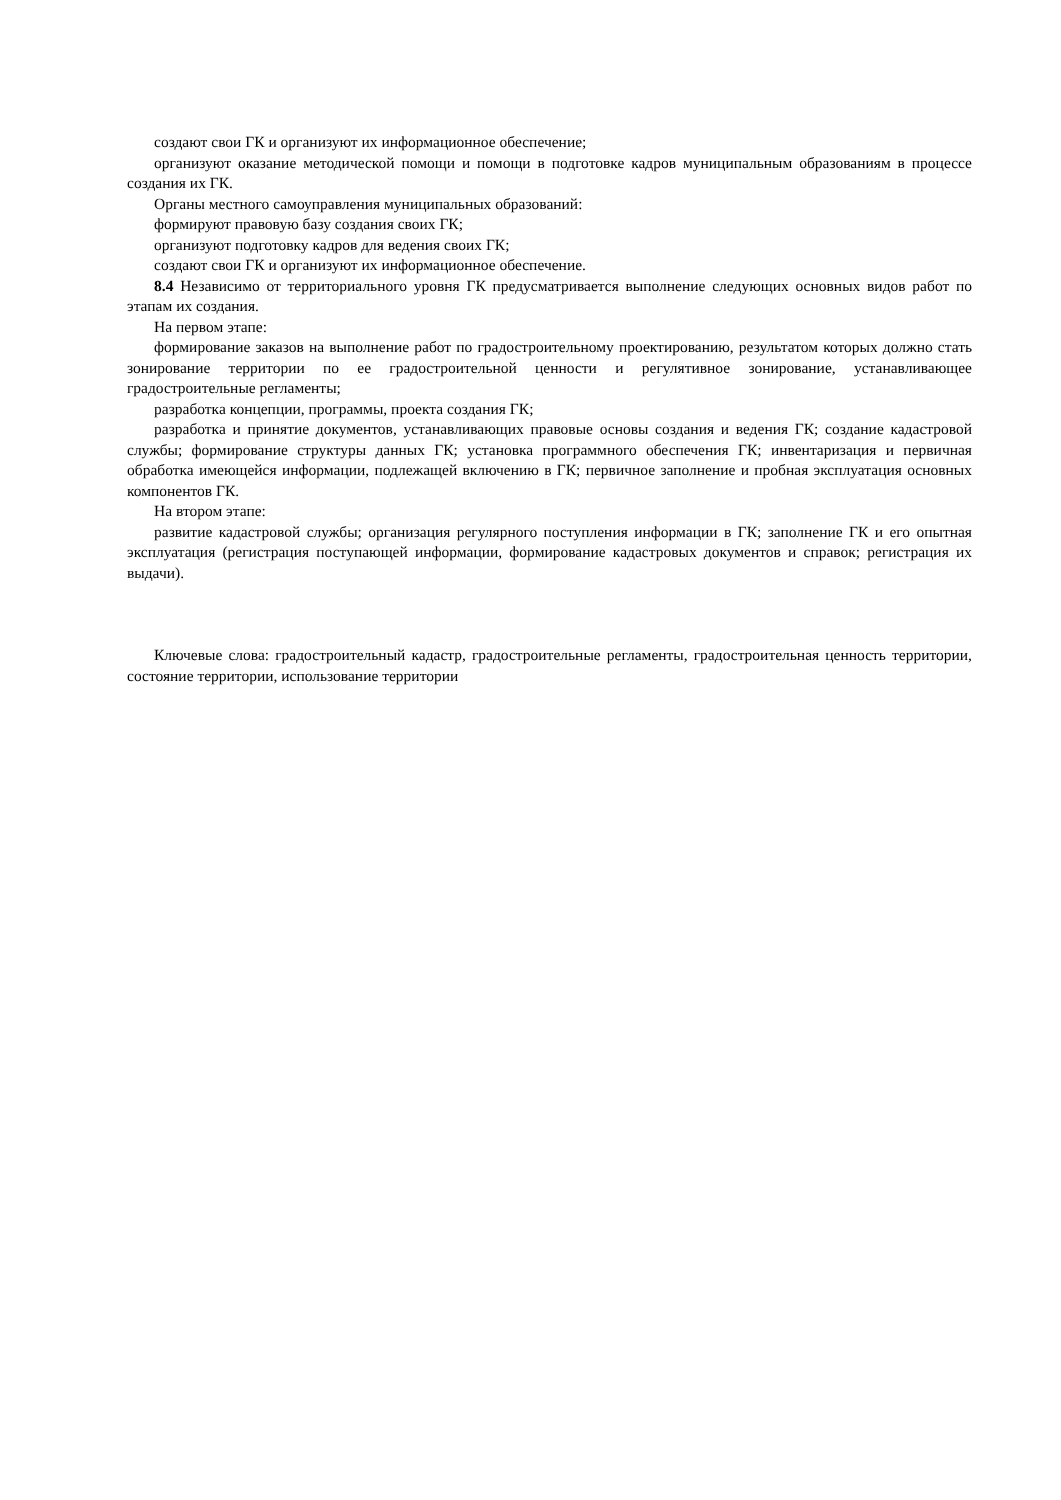создают свои ГК и организуют их информационное обеспечение;
организуют оказание методической помощи и помощи в подготовке кадров муниципальным образованиям в процессе создания их ГК.
Органы местного самоуправления муниципальных образований:
формируют правовую базу создания своих ГК;
организуют подготовку кадров для ведения своих ГК;
создают свои ГК и организуют их информационное обеспечение.
8.4 Независимо от территориального уровня ГК предусматривается выполнение следующих основных видов работ по этапам их создания.
На первом этапе:
формирование заказов на выполнение работ по градостроительному проектированию, результатом которых должно стать зонирование территории по ее градостроительной ценности и регулятивное зонирование, устанавливающее градостроительные регламенты;
разработка концепции, программы, проекта создания ГК;
разработка и принятие документов, устанавливающих правовые основы создания и ведения ГК; создание кадастровой службы; формирование структуры данных ГК; установка программного обеспечения ГК; инвентаризация и первичная обработка имеющейся информации, подлежащей включению в ГК; первичное заполнение и пробная эксплуатация основных компонентов ГК.
На втором этапе:
развитие кадастровой службы; организация регулярного поступления информации в ГК; заполнение ГК и его опытная эксплуатация (регистрация поступающей информации, формирование кадастровых документов и справок; регистрация их выдачи).
Ключевые слова: градостроительный кадастр, градостроительные регламенты, градостроительная ценность территории, состояние территории, использование территории